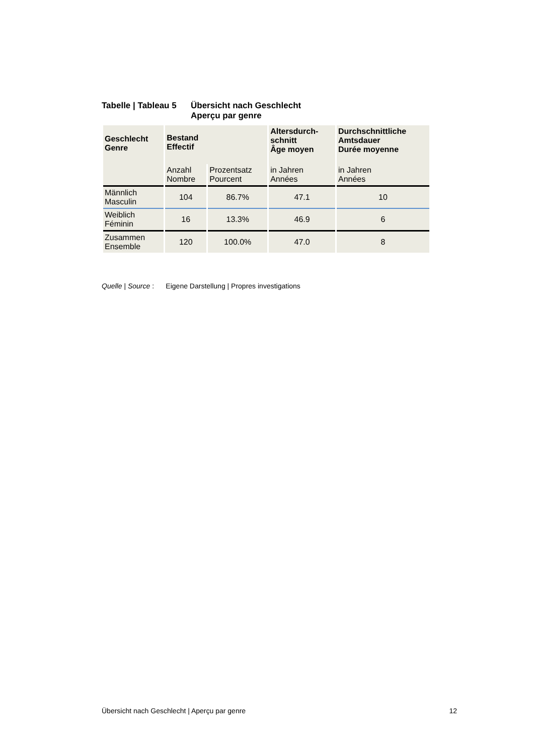Tabelle | Tableau 5
Übersicht nach Geschlecht
Aperçu par genre
| Geschlecht Genre | Bestand Effectif | | Altersdurch- schnitt Âge moyen | Durchschnittliche Amtsdauer Durée moyenne |
| --- | --- | --- | --- | --- |
| | Anzahl Nombre | Prozentsatz Pourcent | in Jahren Années | in Jahren Années |
| Männlich Masculin | 104 | 86.7% | 47.1 | 10 |
| Weiblich Féminin | 16 | 13.3% | 46.9 | 6 |
| Zusammen Ensemble | 120 | 100.0% | 47.0 | 8 |
Quelle | Source : Eigene Darstellung | Propres investigations
Übersicht nach Geschlecht | Aperçu par genre 12